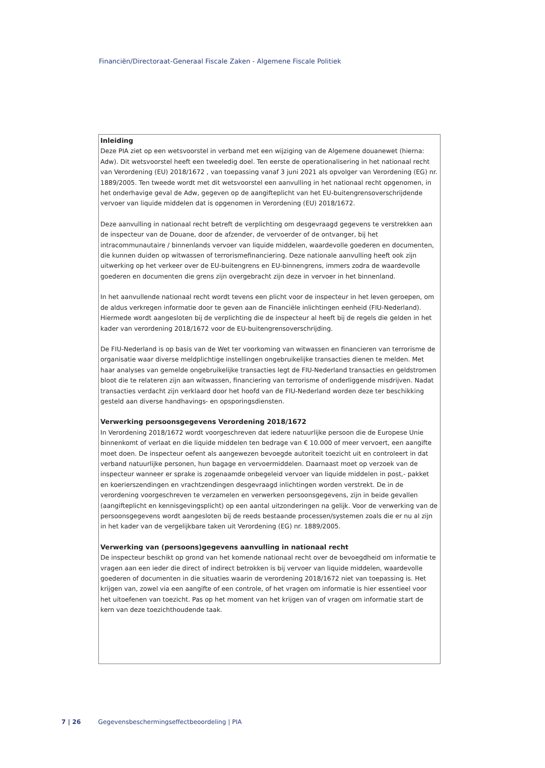Financiën/Directoraat-Generaal Fiscale Zaken - Algemene Fiscale Politiek
Inleiding
Deze PIA ziet op een wetsvoorstel in verband met een wijziging van de Algemene douanewet (hierna: Adw). Dit wetsvoorstel heeft een tweeledig doel. Ten eerste de operationalisering in het nationaal recht van Verordening (EU) 2018/1672 , van toepassing vanaf 3 juni 2021 als opvolger van Verordening (EG) nr. 1889/2005. Ten tweede wordt met dit wetsvoorstel een aanvulling in het nationaal recht opgenomen, in het onderhavige geval de Adw, gegeven op de aangifteplicht van het EU-buitengrensoverschrijdende vervoer van liquide middelen dat is opgenomen in Verordening (EU) 2018/1672.
Deze aanvulling in nationaal recht betreft de verplichting om desgevraagd gegevens te verstrekken aan de inspecteur van de Douane, door de afzender, de vervoerder of de ontvanger, bij het intracommunautaire / binnenlands vervoer van liquide middelen, waardevolle goederen en documenten, die kunnen duiden op witwassen of terrorismefinanciering. Deze nationale aanvulling heeft ook zijn uitwerking op het verkeer over de EU-buitengrens en EU-binnengrens, immers zodra de waardevolle goederen en documenten die grens zijn overgebracht zijn deze in vervoer in het binnenland.
In het aanvullende nationaal recht wordt tevens een plicht voor de inspecteur in het leven geroepen, om de aldus verkregen informatie door te geven aan de Financiële inlichtingen eenheid (FIU-Nederland). Hiermede wordt aangesloten bij de verplichting die de inspecteur al heeft bij de regels die gelden in het kader van verordening 2018/1672 voor de EU-buitengrensoverschrijding.
De FIU-Nederland is op basis van de Wet ter voorkoming van witwassen en financieren van terrorisme de organisatie waar diverse meldplichtige instellingen ongebruikelijke transacties dienen te melden. Met haar analyses van gemelde ongebruikelijke transacties legt de FIU-Nederland transacties en geldstromen bloot die te relateren zijn aan witwassen, financiering van terrorisme of onderliggende misdrijven. Nadat transacties verdacht zijn verklaard door het hoofd van de FIU-Nederland worden deze ter beschikking gesteld aan diverse handhavings- en opsporingsdiensten.
Verwerking persoonsgegevens Verordening 2018/1672
In Verordening 2018/1672 wordt voorgeschreven dat iedere natuurlijke persoon die de Europese Unie binnenkomt of verlaat en die liquide middelen ten bedrage van € 10.000 of meer vervoert, een aangifte moet doen. De inspecteur oefent als aangewezen bevoegde autoriteit toezicht uit en controleert in dat verband natuurlijke personen, hun bagage en vervoermiddelen. Daarnaast moet op verzoek van de inspecteur wanneer er sprake is zogenaamde onbegeleid vervoer van liquide middelen in post,- pakket en koerierszendingen en vrachtzendingen desgevraagd inlichtingen worden verstrekt. De in de verordening voorgeschreven te verzamelen en verwerken persoonsgegevens, zijn in beide gevallen (aangifteplicht en kennisgevingsplicht) op een aantal uitzonderingen na gelijk. Voor de verwerking van de persoonsgegevens wordt aangesloten bij de reeds bestaande processen/systemen zoals die er nu al zijn in het kader van de vergelijkbare taken uit Verordening (EG) nr. 1889/2005.
Verwerking van (persoons)gegevens aanvulling in nationaal recht
De inspecteur beschikt op grond van het komende nationaal recht over de bevoegdheid om informatie te vragen aan een ieder die direct of indirect betrokken is bij vervoer van liquide middelen, waardevolle goederen of documenten in die situaties waarin de verordening 2018/1672 niet van toepassing is. Het krijgen van, zowel via een aangifte of een controle, of het vragen om informatie is hier essentieel voor het uitoefenen van toezicht. Pas op het moment van het krijgen van of vragen om informatie start de kern van deze toezichthoudende taak.
7 | 26 Gegevensbeschermingseffectbeoordeling | PIA